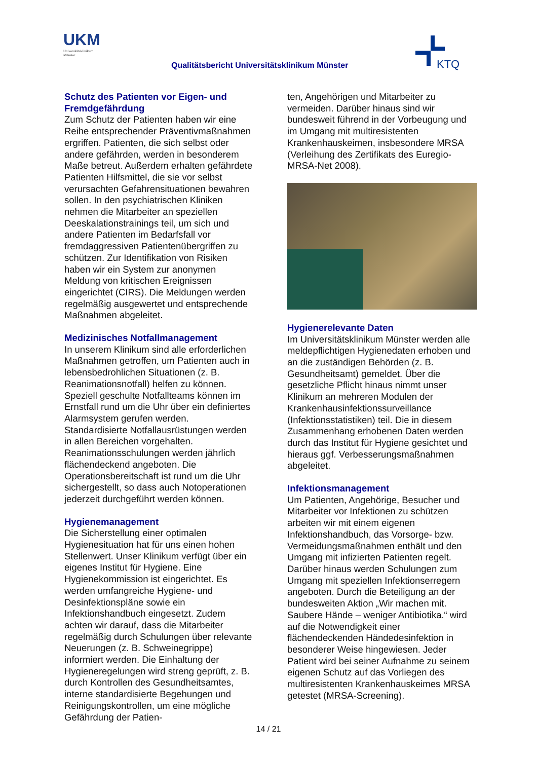UKM
Universitätsklinikum
Münster
Qualitätsbericht Universitätsklinikum Münster
KTQ
Schutz des Patienten vor Eigen- und Fremdgefährdung
Zum Schutz der Patienten haben wir eine Reihe entsprechender Präventivmaßnahmen ergriffen. Patienten, die sich selbst oder andere gefährden, werden in besonderem Maße betreut. Außerdem erhalten gefährdete Patienten Hilfsmittel, die sie vor selbst verursachten Gefahrensituationen bewahren sollen. In den psychiatrischen Kliniken nehmen die Mitarbeiter an speziellen Deeskalationstrainings teil, um sich und andere Patienten im Bedarfsfall vor fremdaggressiven Patientenübergriffen zu schützen. Zur Identifikation von Risiken haben wir ein System zur anonymen Meldung von kritischen Ereignissen eingerichtet (CIRS). Die Meldungen werden regelmäßig ausgewertet und entsprechende Maßnahmen abgeleitet.
Medizinisches Notfallmanagement
In unserem Klinikum sind alle erforderlichen Maßnahmen getroffen, um Patienten auch in lebensbedrohlichen Situationen (z. B. Reanimationsnotfall) helfen zu können. Speziell geschulte Notfallteams können im Ernstfall rund um die Uhr über ein definiertes Alarmsystem gerufen werden. Standardisierte Notfallausrüstungen werden in allen Bereichen vorgehalten. Reanimationsschulungen werden jährlich flächendeckend angeboten. Die Operationsbereitschaft ist rund um die Uhr sichergestellt, so dass auch Notoperationen jederzeit durchgeführt werden können.
Hygienemanagement
Die Sicherstellung einer optimalen Hygienesituation hat für uns einen hohen Stellenwert. Unser Klinikum verfügt über ein eigenes Institut für Hygiene. Eine Hygienekommission ist eingerichtet. Es werden umfangreiche Hygiene- und Desinfektionspläne sowie ein Infektionshandbuch eingesetzt. Zudem achten wir darauf, dass die Mitarbeiter regelmäßig durch Schulungen über relevante Neuerungen (z. B. Schweinegrippe) informiert werden. Die Einhaltung der Hygieneregelungen wird streng geprüft, z. B. durch Kontrollen des Gesundheitsamtes, interne standardisierte Begehungen und Reinigungskontrollen, um eine mögliche Gefährdung der Patien-
ten, Angehörigen und Mitarbeiter zu vermeiden. Darüber hinaus sind wir bundesweit führend in der Vorbeugung und im Umgang mit multiresistenten Krankenhauskeimen, insbesondere MRSA (Verleihung des Zertifikats des Euregio-MRSA-Net 2008).
Hygienerelevante Daten
Im Universitätsklinikum Münster werden alle meldepflichtigen Hygienedaten erhoben und an die zuständigen Behörden (z. B. Gesundheitsamt) gemeldet. Über die gesetzliche Pflicht hinaus nimmt unser Klinikum an mehreren Modulen der Krankenhausinfektionssurveillance (Infektionsstatistiken) teil. Die in diesem Zusammenhang erhobenen Daten werden durch das Institut für Hygiene gesichtet und hieraus ggf. Verbesserungsmaßnahmen abgeleitet.
Infektionsmanagement
Um Patienten, Angehörige, Besucher und Mitarbeiter vor Infektionen zu schützen arbeiten wir mit einem eigenen Infektionshandbuch, das Vorsorge- bzw. Vermeidungsmaßnahmen enthält und den Umgang mit infizierten Patienten regelt. Darüber hinaus werden Schulungen zum Umgang mit speziellen Infektionserregern angeboten. Durch die Beteiligung an der bundesweiten Aktion „Wir machen mit. Saubere Hände – weniger Antibiotika.“ wird auf die Notwendigkeit einer flächendeckenden Händedesinfektion in besonderer Weise hingewiesen. Jeder Patient wird bei seiner Aufnahme zu seinem eigenen Schutz auf das Vorliegen des multiresistenten Krankenhauskeimes MRSA getestet (MRSA-Screening).
14 / 21